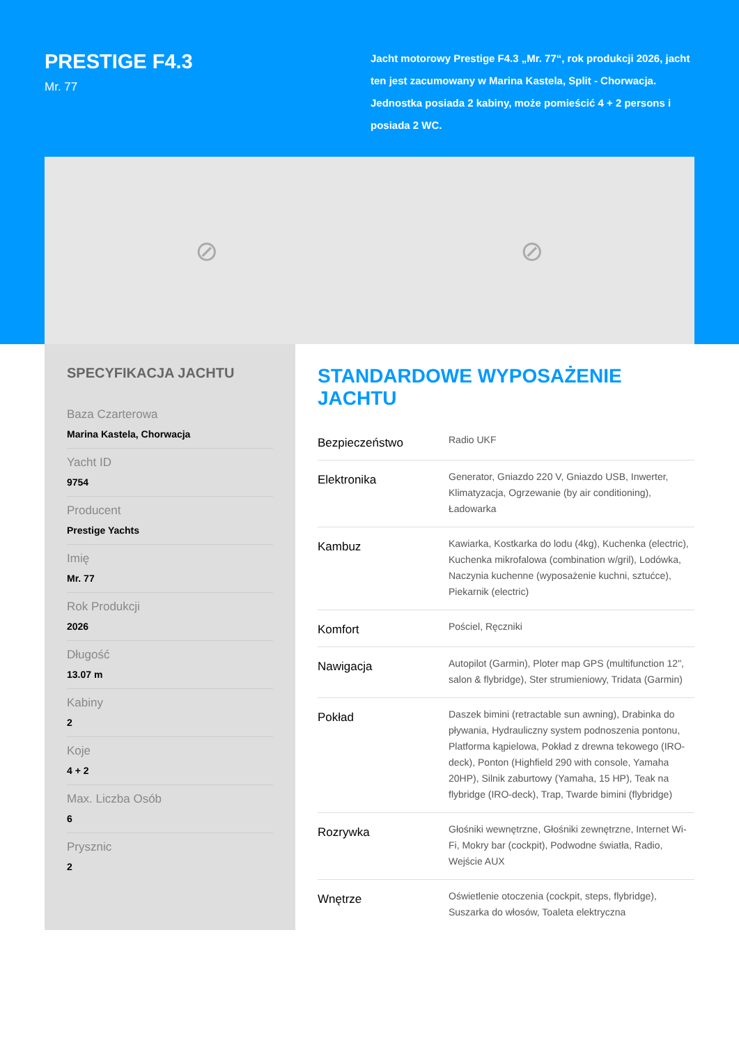PRESTIGE F4.3
Mr. 77
Jacht motorowy Prestige F4.3 „Mr. 77“, rok produkcji 2026, jacht ten jest zacumowany w Marina Kastela, Split - Chorwacja. Jednostka posiada 2 kabiny, może pomieścić 4 + 2 persons i posiada 2 WC.
⊘ ⊘
SPECYFIKACJA JACHTU
Baza Czarterowa
Marina Kastela, Chorwacja
Yacht ID
9754
Producent
Prestige Yachts
Imię
Mr. 77
Rok Produkcji
2026
Długość
13.07 m
Kabiny
2
Koje
4 + 2
Max. Liczba Osób
6
Prysznic
2
STANDARDOWE WYPOSAŻENIE JACHTU
| Bezpieczeństwo | Radio UKF |
| Elektronika | Generator, Gniazdo 220 V, Gniazdo USB, Inwerter, Klimatyzacja, Ogrzewanie (by air conditioning), Ładowarka |
| Kambuz | Kawiarka, Kostkarka do lodu (4kg), Kuchenka (electric), Kuchenka mikrofalowa (combination w/gril), Lodówka, Naczynia kuchenne (wyposażenie kuchni, sztućce), Piekarnik (electric) |
| Komfort | Pościel, Ręczniki |
| Nawigacja | Autopilot (Garmin), Ploter map GPS (multifunction 12", salon & flybridge), Ster strumieniowy, Tridata (Garmin) |
| Pokład | Daszek bimini (retractable sun awning), Drabinka do pływania, Hydrauliczny system podnoszenia pontonu, Platforma kąpielowa, Pokład z drewna tekowego (IRO-deck), Ponton (Highfield 290 with console, Yamaha 20HP), Silnik zaburtowy (Yamaha, 15 HP), Teak na flybridge (IRO-deck), Trap, Twarde bimini (flybridge) |
| Rozrywka | Głośniki wewnętrzne, Głośniki zewnętrzne, Internet Wi-Fi, Mokry bar (cockpit), Podwodne światła, Radio, Wejście AUX |
| Wnętrze | Oświetlenie otoczenia (cockpit, steps, flybridge), Suszarka do włosów, Toaleta elektryczna |